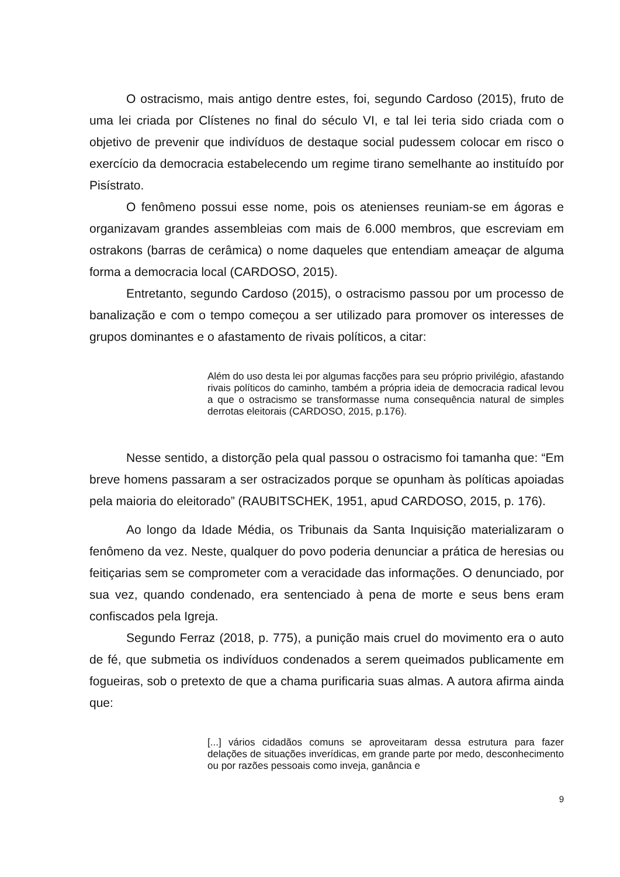O ostracismo, mais antigo dentre estes, foi, segundo Cardoso (2015), fruto de uma lei criada por Clístenes no final do século VI, e tal lei teria sido criada com o objetivo de prevenir que indivíduos de destaque social pudessem colocar em risco o exercício da democracia estabelecendo um regime tirano semelhante ao instituído por Pisístrato.
O fenômeno possui esse nome, pois os atenienses reuniam-se em ágoras e organizavam grandes assembleias com mais de 6.000 membros, que escreviam em ostrakons (barras de cerâmica) o nome daqueles que entendiam ameaçar de alguma forma a democracia local (CARDOSO, 2015).
Entretanto, segundo Cardoso (2015), o ostracismo passou por um processo de banalização e com o tempo começou a ser utilizado para promover os interesses de grupos dominantes e o afastamento de rivais políticos, a citar:
Além do uso desta lei por algumas facções para seu próprio privilégio, afastando rivais políticos do caminho, também a própria ideia de democracia radical levou a que o ostracismo se transformasse numa consequência natural de simples derrotas eleitorais (CARDOSO, 2015, p.176).
Nesse sentido, a distorção pela qual passou o ostracismo foi tamanha que: “Em breve homens passaram a ser ostracizados porque se opunham às políticas apoiadas pela maioria do eleitorado” (RAUBITSCHEK, 1951, apud CARDOSO, 2015, p. 176).
Ao longo da Idade Média, os Tribunais da Santa Inquisição materializaram o fenômeno da vez. Neste, qualquer do povo poderia denunciar a prática de heresias ou feitiçarias sem se comprometer com a veracidade das informações. O denunciado, por sua vez, quando condenado, era sentenciado à pena de morte e seus bens eram confiscados pela Igreja.
Segundo Ferraz (2018, p. 775), a punição mais cruel do movimento era o auto de fé, que submetia os indivíduos condenados a serem queimados publicamente em fogueiras, sob o pretexto de que a chama purificaria suas almas. A autora afirma ainda que:
[...] vários cidadãos comuns se aproveitaram dessa estrutura para fazer delações de situações inverídicas, em grande parte por medo, desconhecimento ou por razões pessoais como inveja, ganância e
9